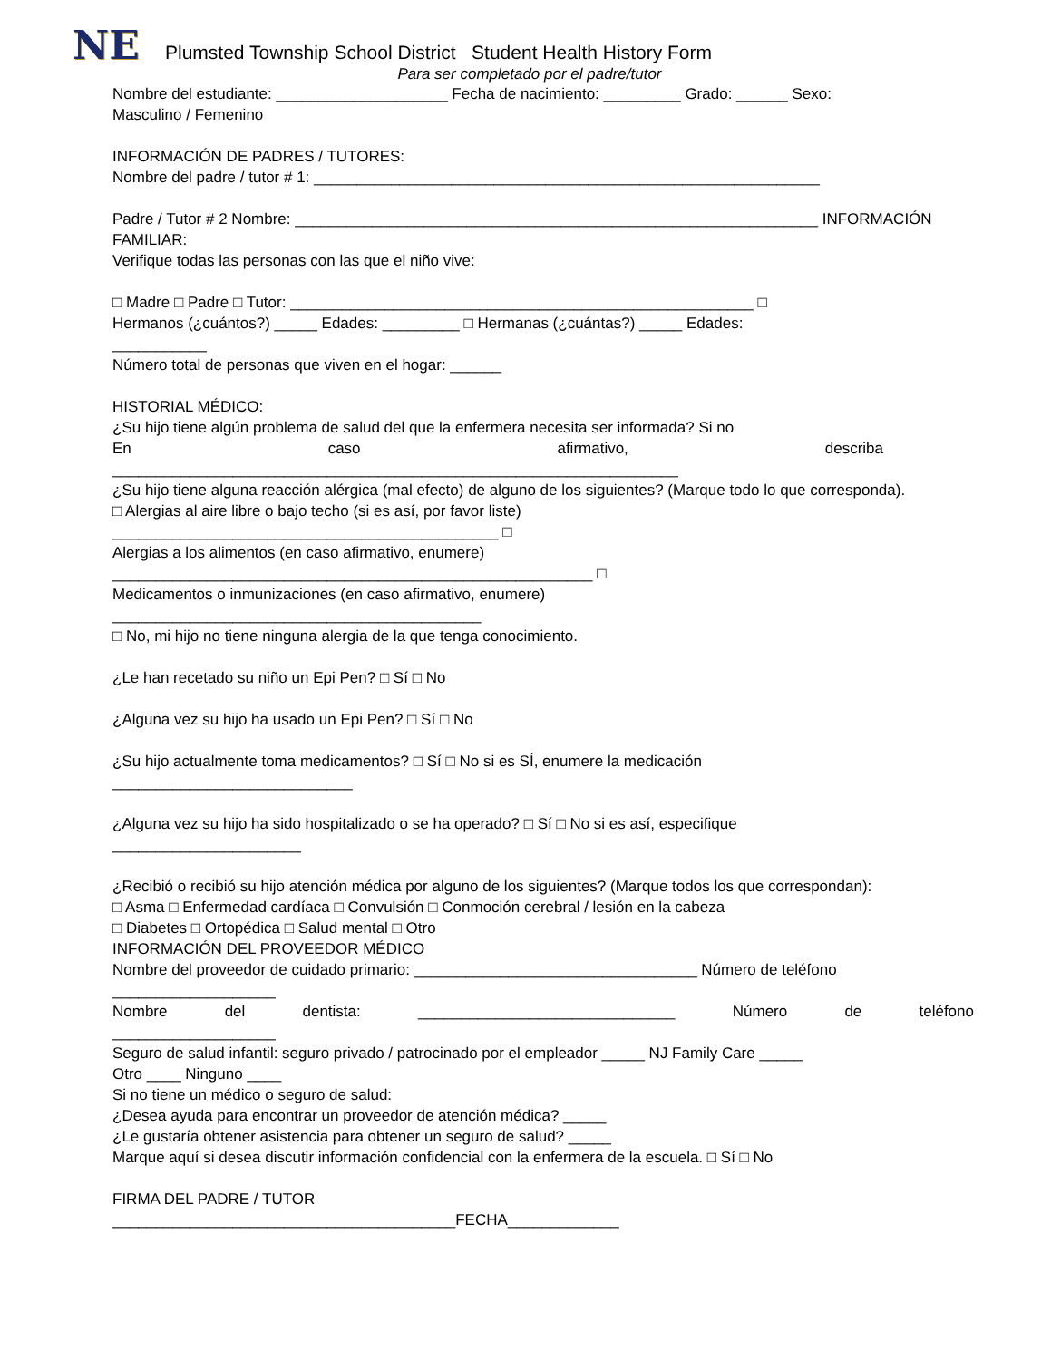NE
Plumsted Township School District Student Health History Form
Para ser completado por el padre/tutor
Nombre del estudiante: ____________________ Fecha de nacimiento: _________ Grado: ______ Sexo:
Masculino / Femenino
INFORMACIÓN DE PADRES / TUTORES:
Nombre del padre / tutor # 1: ___________________________________________________________
Padre / Tutor # 2 Nombre: _____________________________________________________________ INFORMACIÓN
FAMILIAR:
Verifique todas las personas con las que el niño vive:
□ Madre □ Padre □ Tutor: ______________________________________________________ □
Hermanos (¿cuántos?) _____ Edades: _________ □ Hermanas (¿cuántas?) _____ Edades:
___________
Número total de personas que viven en el hogar: ______
HISTORIAL MÉDICO:
¿Su hijo tiene algún problema de salud del que la enfermera necesita ser informada? Si no
En caso afirmativo, describa
__________________________________________________________________
¿Su hijo tiene alguna reacción alérgica (mal efecto) de alguno de los siguientes? (Marque todo lo que corresponda).
□ Alergias al aire libre o bajo techo (si es así, por favor liste)
_____________________________________________ □
Alergias a los alimentos (en caso afirmativo, enumere)
________________________________________________________ □
Medicamentos o inmunizaciones (en caso afirmativo, enumere)
___________________________________________
□ No, mi hijo no tiene ninguna alergia de la que tenga conocimiento.
¿Le han recetado su niño un Epi Pen? □ Sí □ No
¿Alguna vez su hijo ha usado un Epi Pen? □ Sí □ No
¿Su hijo actualmente toma medicamentos? □ Sí □ No si es SÍ, enumere la medicación
____________________________
¿Alguna vez su hijo ha sido hospitalizado o se ha operado? □ Sí □ No si es así, especifique
______________________
¿Recibió o recibió su hijo atención médica por alguno de los siguientes? (Marque todos los que correspondan):
□ Asma □ Enfermedad cardíaca □ Convulsión □ Conmoción cerebral / lesión en la cabeza
□ Diabetes □ Ortopédica □ Salud mental □ Otro
INFORMACIÓN DEL PROVEEDOR MÉDICO
Nombre del proveedor de cuidado primario: _________________________________ Número de teléfono
___________________
Nombre del dentista: ______________________________ Número de teléfono
___________________
Seguro de salud infantil: seguro privado / patrocinado por el empleador _____ NJ Family Care _____
Otro ____ Ninguno ____
Si no tiene un médico o seguro de salud:
¿Desea ayuda para encontrar un proveedor de atención médica? _____
¿Le gustaría obtener asistencia para obtener un seguro de salud? _____
Marque aquí si desea discutir información confidencial con la enfermera de la escuela. □ Sí □ No
FIRMA DEL PADRE / TUTOR
________________________________________FECHA_____________